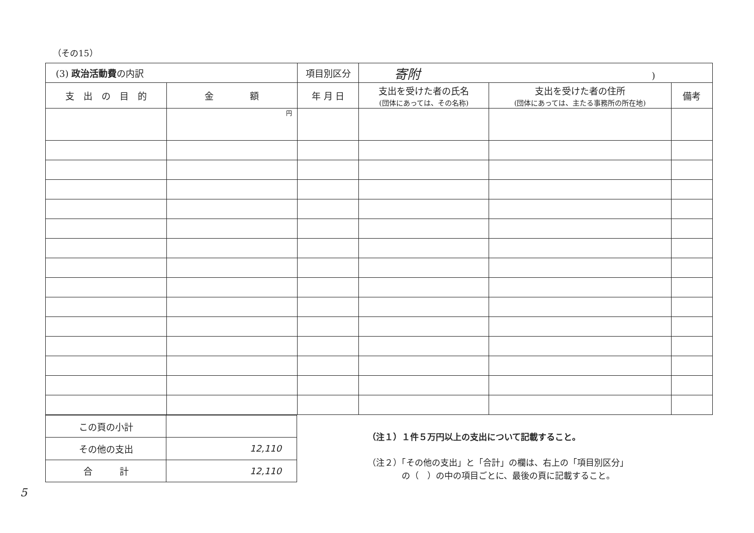（その15）
| (3) 政治活動費 の内訳 | | 項目別区分 | 寄附 ) | | |
| 支 出 の 目 的 | 金 額 | 年 月 日 | 支出を受けた者の氏名 (団体にあっては、その名称) | 支出を受けた者の住所 (団体にあっては、主たる事務所の所在地) | 備考 |
| | 円 | | | | |
| この頁の小計 | |
| その他の支出 | 12,110 |
| 合 計 | 12,110 |
（注１）１件５万円以上の支出について記載すること。
（注２）「その他の支出」と「合計」の欄は、右上の「項目別区分」
　　　　の（　）の中の項目ごとに、最後の頁に記載すること。
5